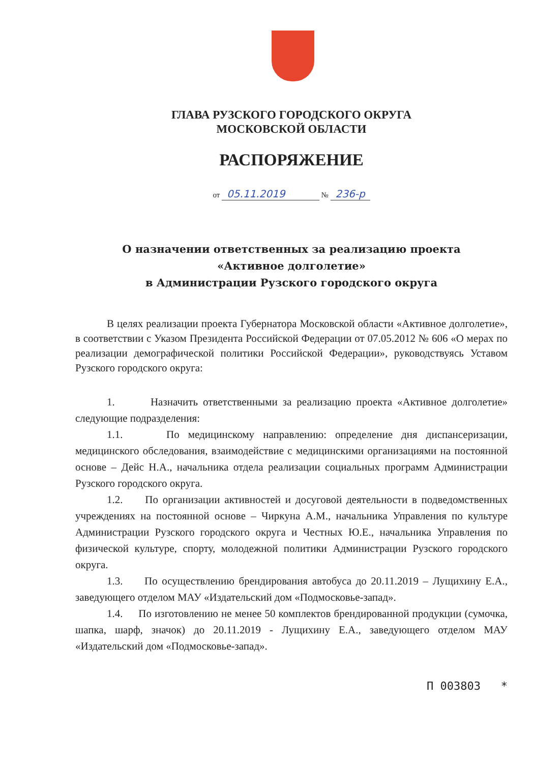ГЛАВА РУЗСКОГО ГОРОДСКОГО ОКРУГА
МОСКОВСКОЙ ОБЛАСТИ
РАСПОРЯЖЕНИЕ
от 05.11.2019 № 236-р
О назначении ответственных за реализацию проекта
«Активное долголетие»
в Администрации Рузского городского округа
В целях реализации проекта Губернатора Московской области «Активное долголетие», в соответствии с Указом Президента Российской Федерации от 07.05.2012 № 606 «О мерах по реализации демографической политики Российской Федерации», руководствуясь Уставом Рузского городского округа:
1. Назначить ответственными за реализацию проекта «Активное долголетие» следующие подразделения:
1.1. По медицинскому направлению: определение дня диспансеризации, медицинского обследования, взаимодействие с медицинскими организациями на постоянной основе – Дейс Н.А., начальника отдела реализации социальных программ Администрации Рузского городского округа.
1.2. По организации активностей и досуговой деятельности в подведомственных учреждениях на постоянной основе – Чиркуна А.М., начальника Управления по культуре Администрации Рузского городского округа и Честных Ю.Е., начальника Управления по физической культуре, спорту, молодежной политики Администрации Рузского городского округа.
1.3. По осуществлению брендирования автобуса до 20.11.2019 – Лущихину Е.А., заведующего отделом МАУ «Издательский дом «Подмосковье-запад».
1.4. По изготовлению не менее 50 комплектов брендированной продукции (сумочка, шапка, шарф, значок) до 20.11.2019 - Лущихину Е.А., заведующего отделом МАУ «Издательский дом «Подмосковье-запад».
П 003803 *